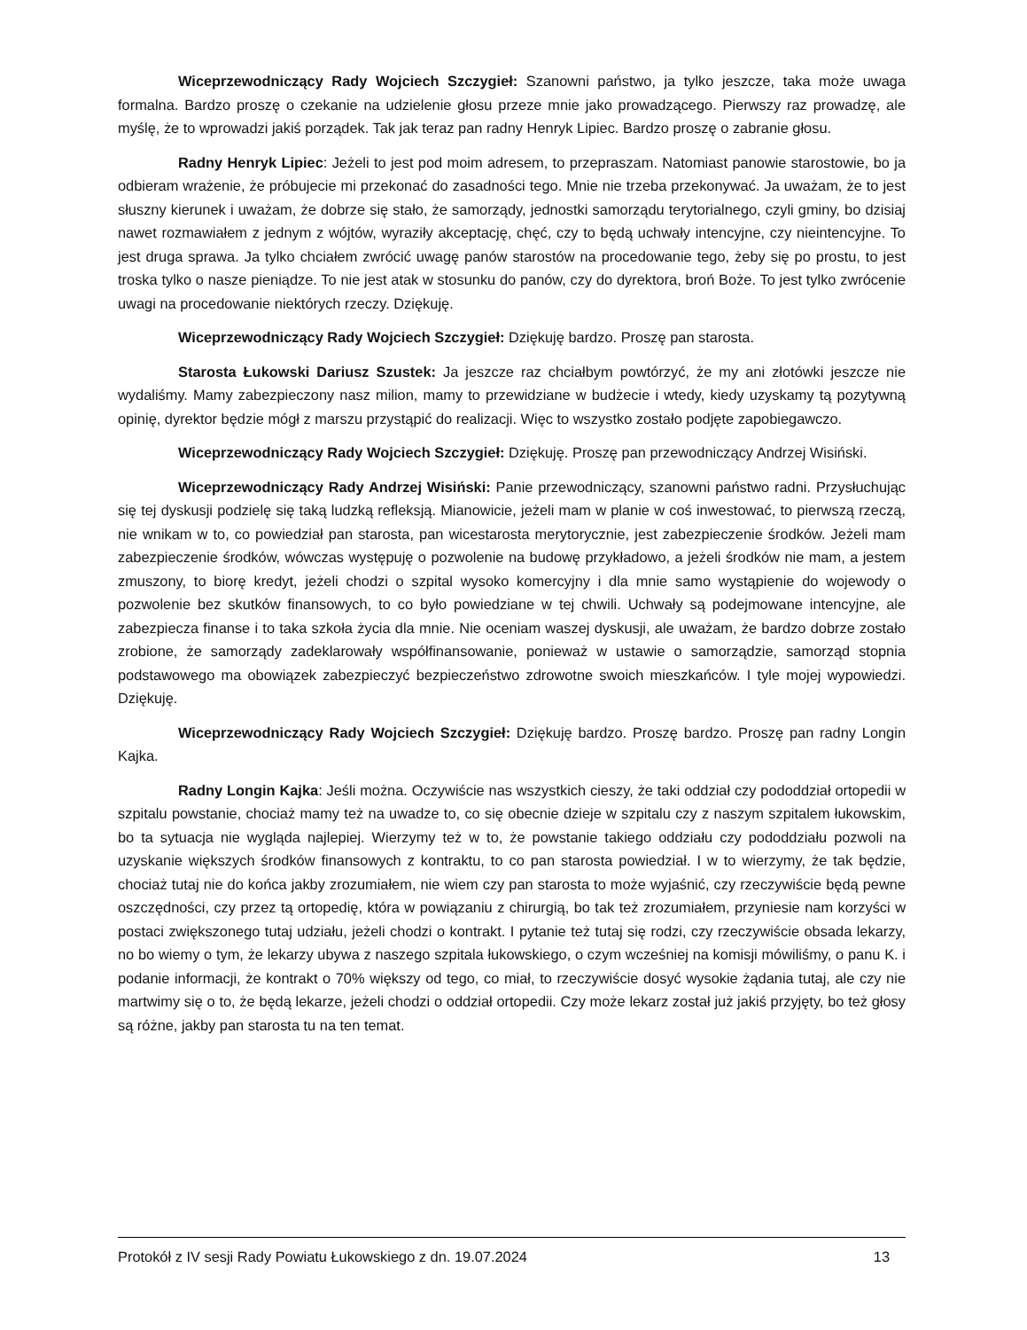Wiceprzewodniczący Rady Wojciech Szczygieł: Szanowni państwo, ja tylko jeszcze, taka może uwaga formalna. Bardzo proszę o czekanie na udzielenie głosu przeze mnie jako prowadzącego. Pierwszy raz prowadzę, ale myślę, że to wprowadzi jakiś porządek. Tak jak teraz pan radny Henryk Lipiec. Bardzo proszę o zabranie głosu.
Radny Henryk Lipiec: Jeżeli to jest pod moim adresem, to przepraszam. Natomiast panowie starostowie, bo ja odbieram wrażenie, że próbujecie mi przekonać do zasadności tego. Mnie nie trzeba przekonywać. Ja uważam, że to jest słuszny kierunek i uważam, że dobrze się stało, że samorządy, jednostki samorządu terytorialnego, czyli gminy, bo dzisiaj nawet rozmawiałem z jednym z wójtów, wyraziły akceptację, chęć, czy to będą uchwały intencyjne, czy nieintencyjne. To jest druga sprawa. Ja tylko chciałem zwrócić uwagę panów starostów na procedowanie tego, żeby się po prostu, to jest troska tylko o nasze pieniądze. To nie jest atak w stosunku do panów, czy do dyrektora, broń Boże. To jest tylko zwrócenie uwagi na procedowanie niektórych rzeczy. Dziękuję.
Wiceprzewodniczący Rady Wojciech Szczygieł: Dziękuję bardzo. Proszę pan starosta.
Starosta Łukowski Dariusz Szustek: Ja jeszcze raz chciałbym powtórzyć, że my ani złotówki jeszcze nie wydaliśmy. Mamy zabezpieczony nasz milion, mamy to przewidziane w budżecie i wtedy, kiedy uzyskamy tą pozytywną opinię, dyrektor będzie mógł z marszu przystąpić do realizacji. Więc to wszystko zostało podjęte zapobiegawczo.
Wiceprzewodniczący Rady Wojciech Szczygieł: Dziękuję. Proszę pan przewodniczący Andrzej Wisiński.
Wiceprzewodniczący Rady Andrzej Wisiński: Panie przewodniczący, szanowni państwo radni. Przysłuchując się tej dyskusji podzielę się taką ludzką refleksją. Mianowicie, jeżeli mam w planie w coś inwestować, to pierwszą rzeczą, nie wnikam w to, co powiedział pan starosta, pan wicestarosta merytorycznie, jest zabezpieczenie środków. Jeżeli mam zabezpieczenie środków, wówczas występuję o pozwolenie na budowę przykładowo, a jeżeli środków nie mam, a jestem zmuszony, to biorę kredyt, jeżeli chodzi o szpital wysoko komercyjny i dla mnie samo wystąpienie do wojewody o pozwolenie bez skutków finansowych, to co było powiedziane w tej chwili. Uchwały są podejmowane intencyjne, ale zabezpiecza finanse i to taka szkoła życia dla mnie. Nie oceniam waszej dyskusji, ale uważam, że bardzo dobrze zostało zrobione, że samorządy zadeklarowały współfinansowanie, ponieważ w ustawie o samorządzie, samorząd stopnia podstawowego ma obowiązek zabezpieczyć bezpieczeństwo zdrowotne swoich mieszkańców. I tyle mojej wypowiedzi. Dziękuję.
Wiceprzewodniczący Rady Wojciech Szczygieł: Dziękuję bardzo. Proszę bardzo. Proszę pan radny Longin Kajka.
Radny Longin Kajka: Jeśli można. Oczywiście nas wszystkich cieszy, że taki oddział czy pododdział ortopedii w szpitalu powstanie, chociaż mamy też na uwadze to, co się obecnie dzieje w szpitalu czy z naszym szpitalem łukowskim, bo ta sytuacja nie wygląda najlepiej. Wierzymy też w to, że powstanie takiego oddziału czy pododdziału pozwoli na uzyskanie większych środków finansowych z kontraktu, to co pan starosta powiedział. I w to wierzymy, że tak będzie, chociaż tutaj nie do końca jakby zrozumiałem, nie wiem czy pan starosta to może wyjaśnić, czy rzeczywiście będą pewne oszczędności, czy przez tą ortopedię, która w powiązaniu z chirurgią, bo tak też zrozumiałem, przyniesie nam korzyści w postaci zwiększonego tutaj udziału, jeżeli chodzi o kontrakt. I pytanie też tutaj się rodzi, czy rzeczywiście obsada lekarzy, no bo wiemy o tym, że lekarzy ubywa z naszego szpitala łukowskiego, o czym wcześniej na komisji mówiliśmy, o panu K. i podanie informacji, że kontrakt o 70% większy od tego, co miał, to rzeczywiście dosyć wysokie żądania tutaj, ale czy nie martwimy się o to, że będą lekarze, jeżeli chodzi o oddział ortopedii. Czy może lekarz został już jakiś przyjęty, bo też głosy są różne, jakby pan starosta tu na ten temat.
Protokół z IV sesji Rady Powiatu Łukowskiego z dn. 19.07.2024 13